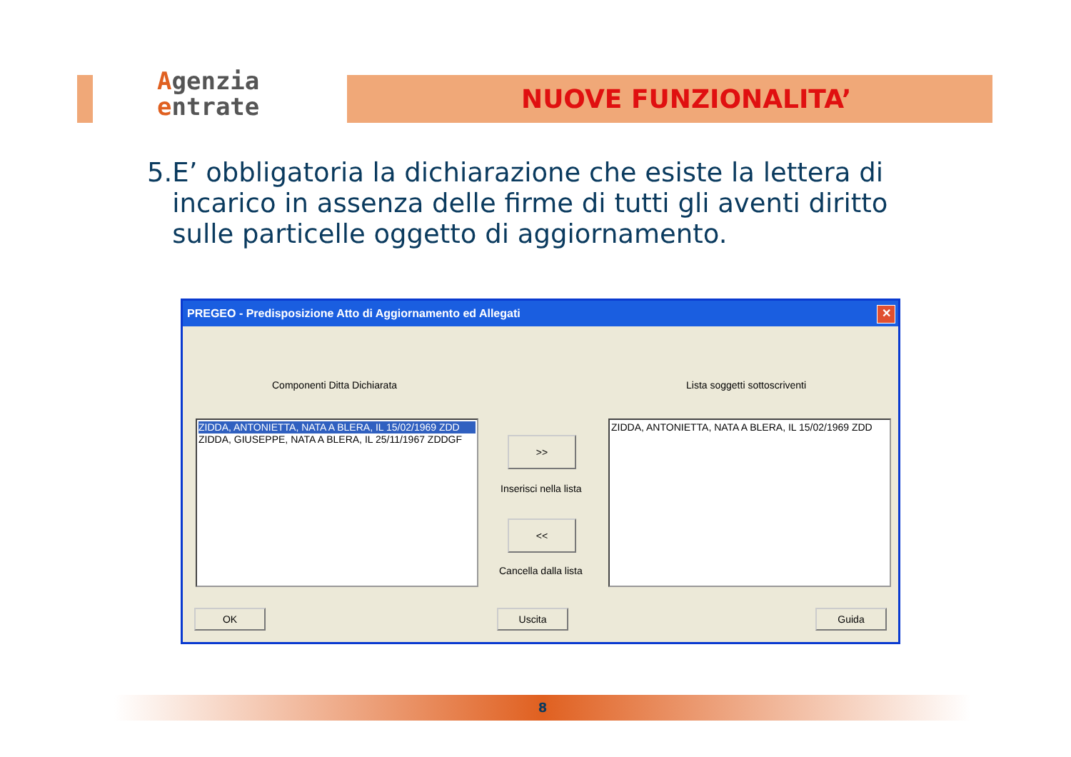Agenzia
entrate
NUOVE FUNZIONALITA’
5. E’ obbligatoria la dichiarazione che esiste la lettera di incarico in assenza delle firme di tutti gli aventi diritto sulle particelle oggetto di aggiornamento.
PREGEO - Predisposizione Atto di Aggiornamento ed Allegati
✕
Componenti Ditta Dichiarata Lista soggetti sottoscriventi
ZIDDA, ANTONIETTA, NATA A BLERA, IL 15/02/1969 ZDD
ZIDDA, GIUSEPPE, NATA A BLERA, IL 25/11/1967 ZDDGF
>>
Inserisci nella lista
<<
Cancella dalla lista
ZIDDA, ANTONIETTA, NATA A BLERA, IL 15/02/1969 ZDD
OK Uscita Guida
8